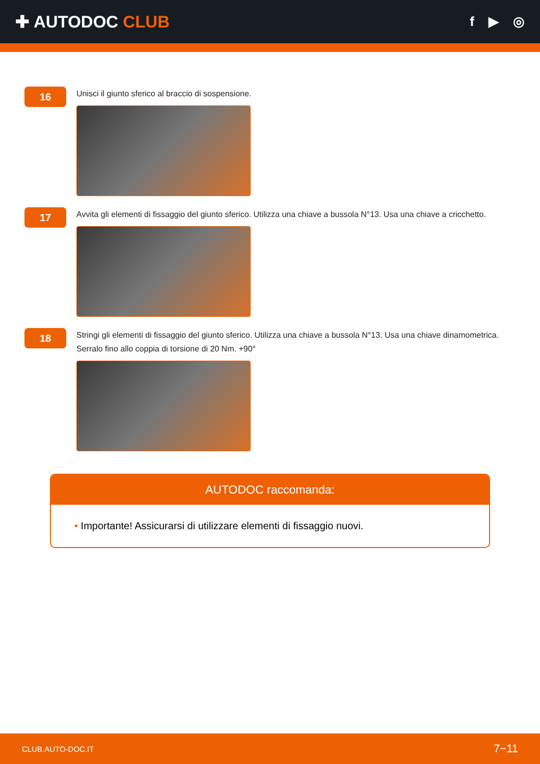✚ AUTODOC CLUB
f ▶ ◎
16
Unisci il giunto sferico al braccio di sospensione.
17
Avvita gli elementi di fissaggio del giunto sferico. Utilizza una chiave a bussola N°13. Usa una chiave a cricchetto.
18
Stringi gli elementi di fissaggio del giunto sferico. Utilizza una chiave a bussola N°13. Usa una chiave dinamometrica. Serralo fino allo coppia di torsione di 20 Nm. +90°
AUTODOC raccomanda:
• Importante! Assicurarsi di utilizzare elementi di fissaggio nuovi.
CLUB.AUTO-DOC.IT 7−11